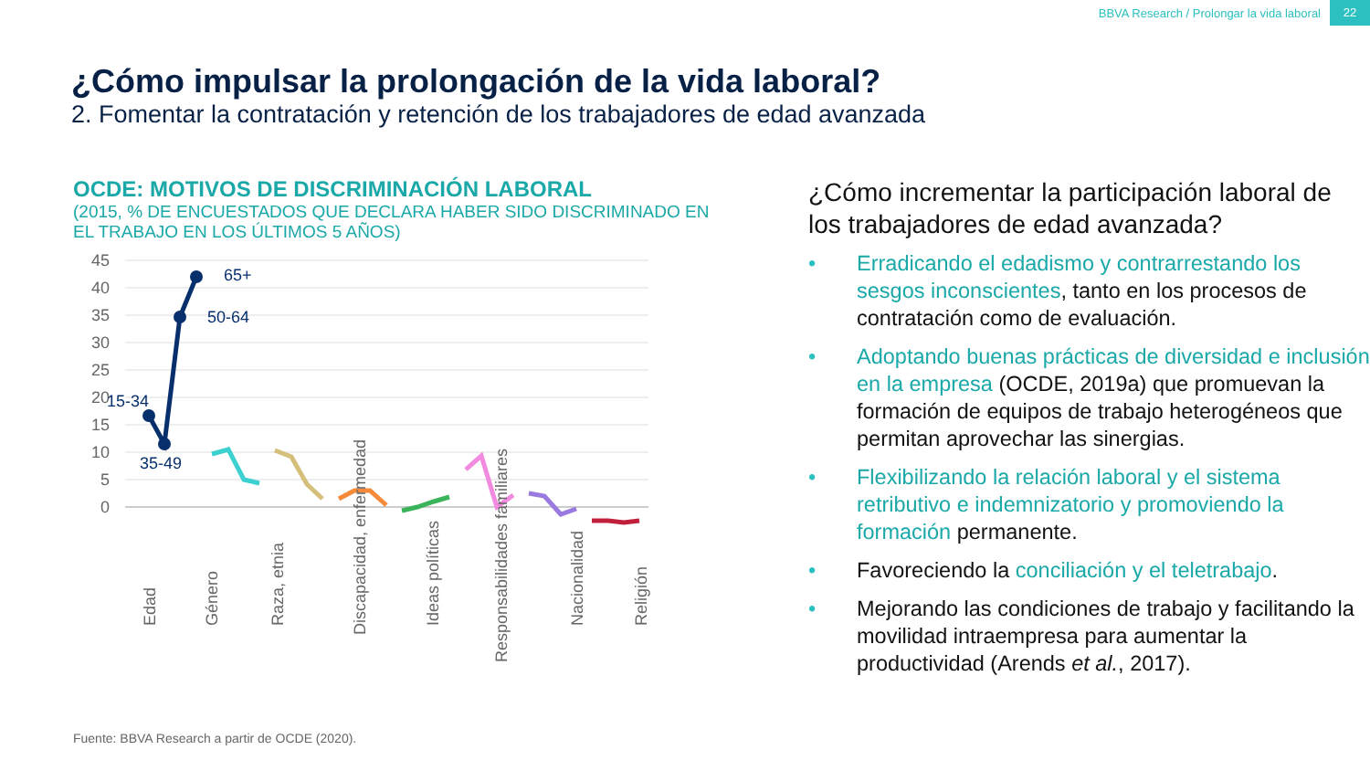BBVA Research / Prolongar la vida laboral 22
¿Cómo impulsar la prolongación de la vida laboral?
2. Fomentar la contratación y retención de los trabajadores de edad avanzada
OCDE: MOTIVOS DE DISCRIMINACIÓN LABORAL
(2015, % DE ENCUESTADOS QUE DECLARA HABER SIDO DISCRIMINADO EN EL TRABAJO EN LOS ÚLTIMOS 5 AÑOS)
45
40
35
30
25
20
15
10
5
0
15-34
35-49
50-64
65+
Edad
Género
Raza, etnia
Discapacidad, enfermedad
Ideas políticas
Responsabilidades familiares
Nacionalidad
Religión
¿Cómo incrementar la participación laboral de los trabajadores de edad avanzada?
• Erradicando el edadismo y contrarrestando los sesgos inconscientes, tanto en los procesos de contratación como de evaluación.
• Adoptando buenas prácticas de diversidad e inclusión en la empresa (OCDE, 2019a) que promuevan la formación de equipos de trabajo heterogéneos que permitan aprovechar las sinergias.
• Flexibilizando la relación laboral y el sistema retributivo e indemnizatorio y promoviendo la formación permanente.
• Favoreciendo la conciliación y el teletrabajo.
• Mejorando las condiciones de trabajo y facilitando la movilidad intraempresa para aumentar la productividad (Arends et al., 2017).
Fuente: BBVA Research a partir de OCDE (2020).